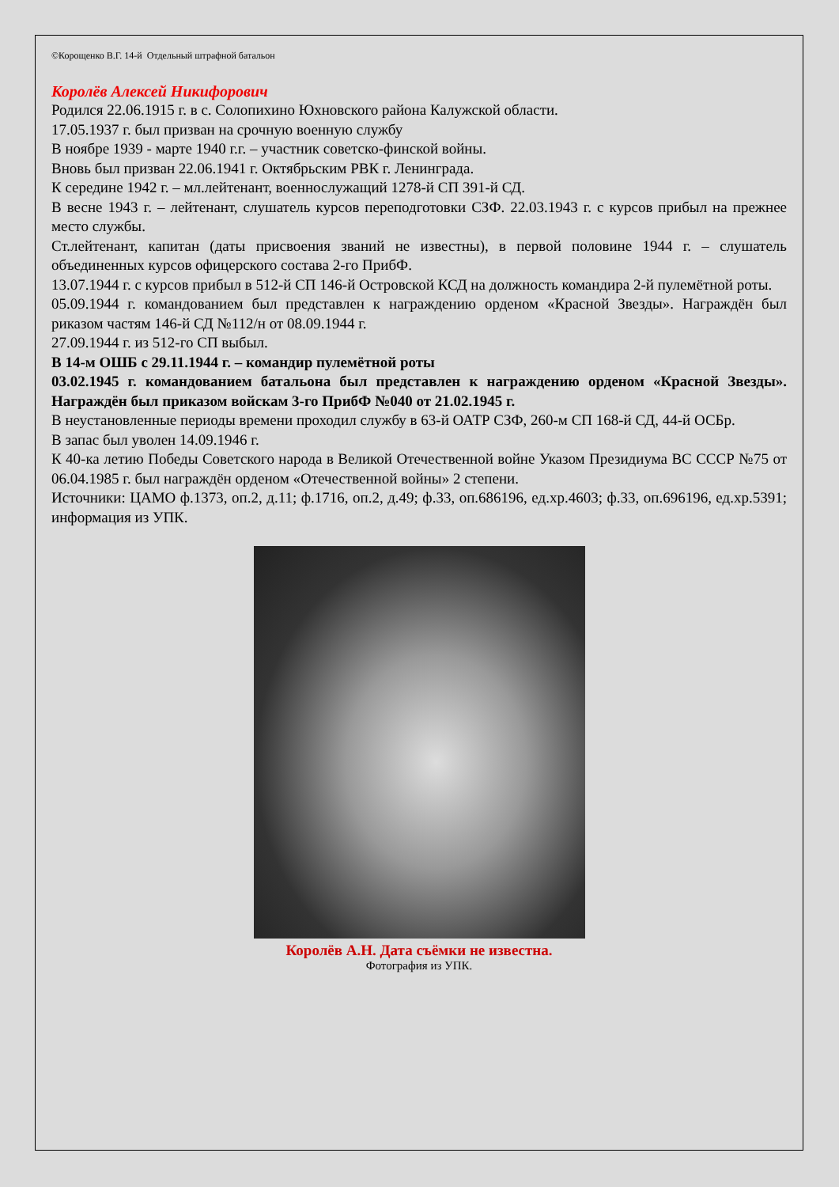©Корощенко В.Г. 14-й Отдельный штрафной батальон
Королёв Алексей Никифорович
Родился 22.06.1915 г. в с. Солопихино Юхновского района Калужской области.
17.05.1937 г. был призван на срочную военную службу
В ноябре 1939 - марте 1940 г.г. – участник советско-финской войны.
Вновь был призван 22.06.1941 г. Октябрьским РВК г. Ленинграда.
К середине 1942 г. – мл.лейтенант, военнослужащий 1278-й СП 391-й СД.
В весне 1943 г. – лейтенант, слушатель курсов переподготовки СЗФ. 22.03.1943 г. с курсов прибыл на прежнее место службы.
Ст.лейтенант, капитан (даты присвоения званий не известны), в первой половине 1944 г. – слушатель объединенных курсов офицерского состава 2-го ПрибФ.
13.07.1944 г. с курсов прибыл в 512-й СП 146-й Островской КСД на должность командира 2-й пулемётной роты.
05.09.1944 г. командованием был представлен к награждению орденом «Красной Звезды». Награждён был риказом частям 146-й СД №112/н от 08.09.1944 г.
27.09.1944 г. из 512-го СП выбыл.
В 14-м ОШБ с 29.11.1944 г. – командир пулемётной роты
03.02.1945 г. командованием батальона был представлен к награждению орденом «Красной Звезды». Награждён был приказом войскам 3-го ПрибФ №040 от 21.02.1945 г.
В неустановленные периоды времени проходил службу в 63-й ОАТР СЗФ, 260-м СП 168-й СД, 44-й ОСБр.
В запас был уволен 14.09.1946 г.
К 40-ка летию Победы Советского народа в Великой Отечественной войне Указом Президиума ВС СССР №75 от 06.04.1985 г. был награждён орденом «Отечественной войны» 2 степени.
Источники: ЦАМО ф.1373, оп.2, д.11; ф.1716, оп.2, д.49; ф.33, оп.686196, ед.хр.4603; ф.33, оп.696196, ед.хр.5391; информация из УПК.
Королёв А.Н. Дата съёмки не известна.
Фотография из УПК.